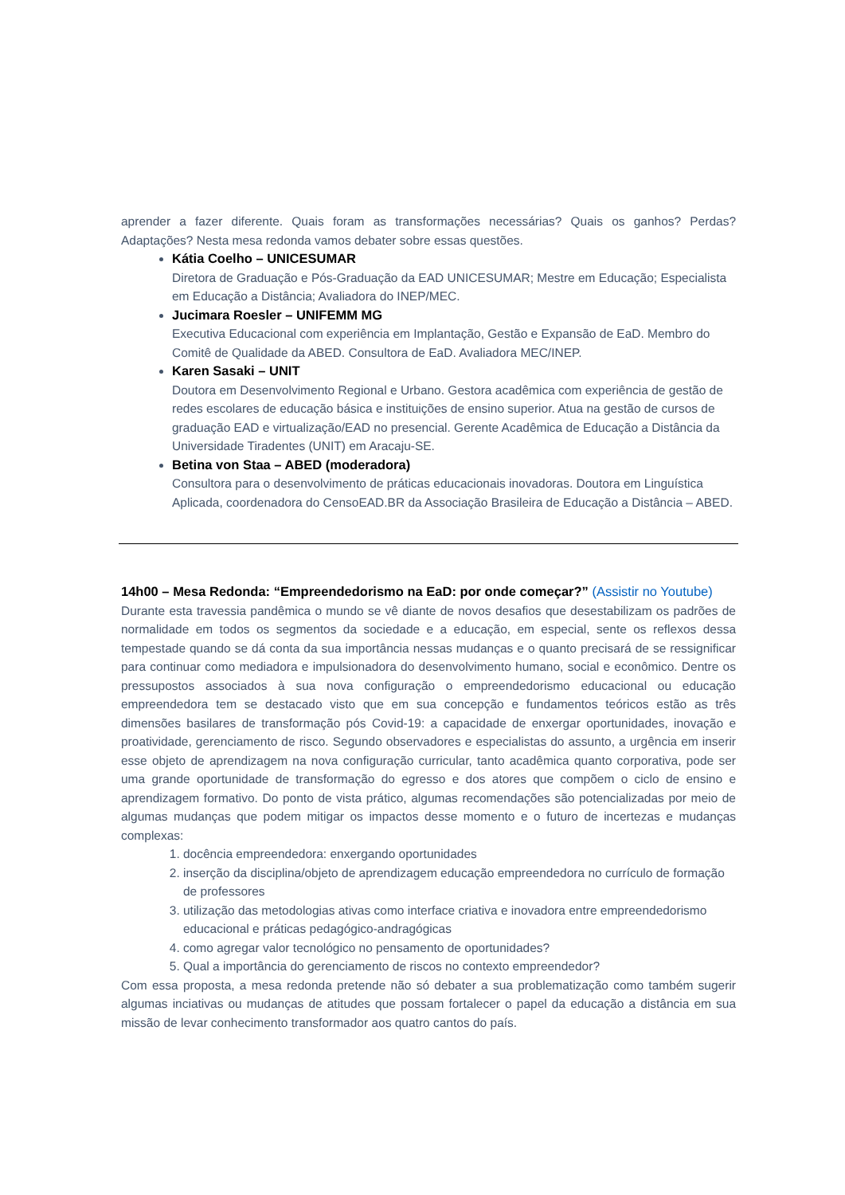aprender a fazer diferente. Quais foram as transformações necessárias? Quais os ganhos? Perdas? Adaptações? Nesta mesa redonda vamos debater sobre essas questões.
Kátia Coelho – UNICESUMAR
Diretora de Graduação e Pós-Graduação da EAD UNICESUMAR; Mestre em Educação; Especialista em Educação a Distância; Avaliadora do INEP/MEC.
Jucimara Roesler – UNIFEMM MG
Executiva Educacional com experiência em Implantação, Gestão e Expansão de EaD. Membro do Comitê de Qualidade da ABED. Consultora de EaD. Avaliadora MEC/INEP.
Karen Sasaki – UNIT
Doutora em Desenvolvimento Regional e Urbano. Gestora acadêmica com experiência de gestão de redes escolares de educação básica e instituições de ensino superior. Atua na gestão de cursos de graduação EAD e virtualização/EAD no presencial. Gerente Acadêmica de Educação a Distância da Universidade Tiradentes (UNIT) em Aracaju-SE.
Betina von Staa – ABED (moderadora)
Consultora para o desenvolvimento de práticas educacionais inovadoras. Doutora em Linguística Aplicada, coordenadora do CensoEAD.BR da Associação Brasileira de Educação a Distância – ABED.
14h00 – Mesa Redonda: “Empreendedorismo na EaD: por onde começar?” (Assistir no Youtube)
Durante esta travessia pandêmica o mundo se vê diante de novos desafios que desestabilizam os padrões de normalidade em todos os segmentos da sociedade e a educação, em especial, sente os reflexos dessa tempestade quando se dá conta da sua importância nessas mudanças e o quanto precisará de se ressignificar para continuar como mediadora e impulsionadora do desenvolvimento humano, social e econômico. Dentre os pressupostos associados à sua nova configuração o empreendedorismo educacional ou educação empreendedora tem se destacado visto que em sua concepção e fundamentos teóricos estão as três dimensões basilares de transformação pós Covid-19: a capacidade de enxergar oportunidades, inovação e proatividade, gerenciamento de risco. Segundo observadores e especialistas do assunto, a urgência em inserir esse objeto de aprendizagem na nova configuração curricular, tanto acadêmica quanto corporativa, pode ser uma grande oportunidade de transformação do egresso e dos atores que compõem o ciclo de ensino e aprendizagem formativo. Do ponto de vista prático, algumas recomendações são potencializadas por meio de algumas mudanças que podem mitigar os impactos desse momento e o futuro de incertezas e mudanças complexas:
1. docência empreendedora: enxergando oportunidades
2. inserção da disciplina/objeto de aprendizagem educação empreendedora no currículo de formação de professores
3. utilização das metodologias ativas como interface criativa e inovadora entre empreendedorismo educacional e práticas pedagógico-andragógicas
4. como agregar valor tecnológico no pensamento de oportunidades?
5. Qual a importância do gerenciamento de riscos no contexto empreendedor?
Com essa proposta, a mesa redonda pretende não só debater a sua problematização como também sugerir algumas inciativas ou mudanças de atitudes que possam fortalecer o papel da educação a distância em sua missão de levar conhecimento transformador aos quatro cantos do país.